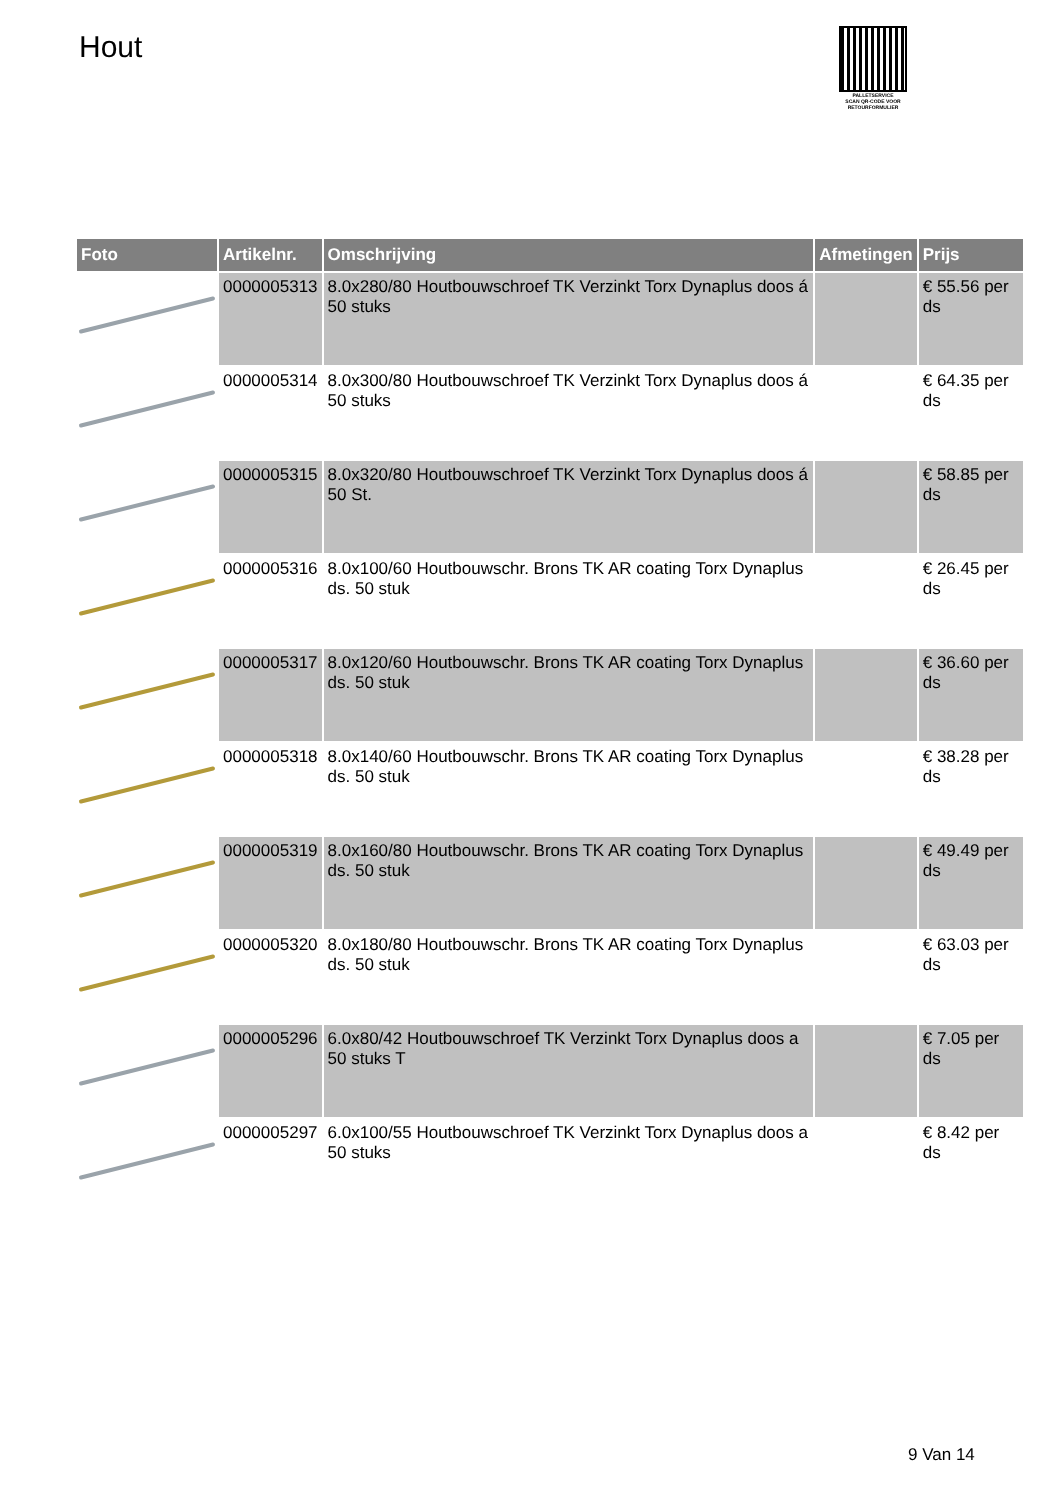Hout
PALLETSERVICE
SCAN QR-CODE VOOR
RETOURFORMULIER
| Foto | Artikelnr. | Omschrijving | Afmetingen | Prijs |
| --- | --- | --- | --- | --- |
| | 0000005313 | 8.0x280/80 Houtbouwschroef TK Verzinkt Torx Dynaplus doos á 50 stuks | | € 55.56 per ds |
| | 0000005314 | 8.0x300/80 Houtbouwschroef TK Verzinkt Torx Dynaplus doos á 50 stuks | | € 64.35 per ds |
| | 0000005315 | 8.0x320/80 Houtbouwschroef TK Verzinkt Torx Dynaplus doos á 50 St. | | € 58.85 per ds |
| | 0000005316 | 8.0x100/60 Houtbouwschr. Brons TK AR coating Torx Dynaplus ds. 50 stuk | | € 26.45 per ds |
| | 0000005317 | 8.0x120/60 Houtbouwschr. Brons TK AR coating Torx Dynaplus ds. 50 stuk | | € 36.60 per ds |
| | 0000005318 | 8.0x140/60 Houtbouwschr. Brons TK AR coating Torx Dynaplus ds. 50 stuk | | € 38.28 per ds |
| | 0000005319 | 8.0x160/80 Houtbouwschr. Brons TK AR coating Torx Dynaplus ds. 50 stuk | | € 49.49 per ds |
| | 0000005320 | 8.0x180/80 Houtbouwschr. Brons TK AR coating Torx Dynaplus ds. 50 stuk | | € 63.03 per ds |
| | 0000005296 | 6.0x80/42 Houtbouwschroef TK Verzinkt Torx Dynaplus doos a 50 stuks T | | € 7.05 per ds |
| | 0000005297 | 6.0x100/55 Houtbouwschroef TK Verzinkt Torx Dynaplus doos a 50 stuks | | € 8.42 per ds |
9 Van 14